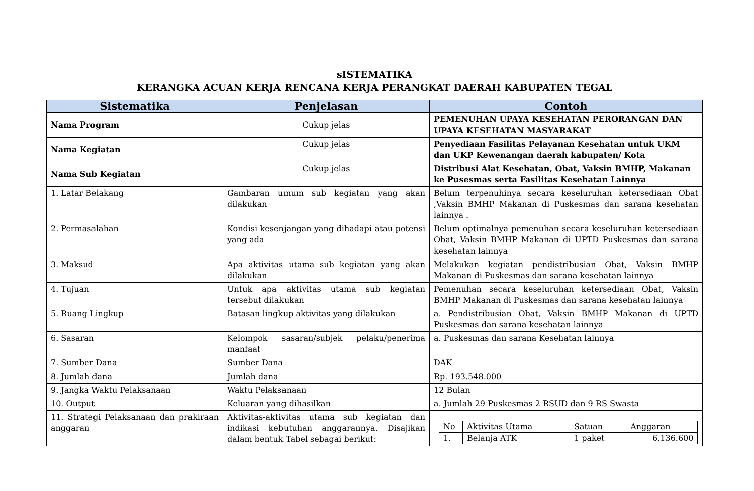sISTEMATIKA
KERANGKA ACUAN KERJA RENCANA KERJA PERANGKAT DAERAH KABUPATEN TEGAL
| Sistematika | Penjelasan | Contoh |
| --- | --- | --- |
| Nama Program | Cukup jelas | PEMENUHAN UPAYA KESEHATAN PERORANGAN DAN UPAYA KESEHATAN MASYARAKAT |
| Nama Kegiatan | Cukup jelas | Penyediaan Fasilitas Pelayanan Kesehatan untuk UKM dan UKP Kewenangan daerah kabupaten/ Kota |
| Nama Sub Kegiatan | Cukup jelas | Distribusi Alat Kesehatan, Obat, Vaksin BMHP, Makanan ke Pusesmas serta Fasilitas Kesehatan Lainnya |
| 1. Latar Belakang | Gambaran umum sub kegiatan yang akan dilakukan | Belum terpenuhinya secara keseluruhan ketersediaan Obat ,Vaksin BMHP Makanan di Puskesmas dan sarana kesehatan lainnya . |
| 2. Permasalahan | Kondisi kesenjangan yang dihadapi atau potensi yang ada | Belum optimalnya pemenuhan secara keseluruhan ketersediaan Obat, Vaksin BMHP Makanan di UPTD Puskesmas dan sarana kesehatan lainnya |
| 3. Maksud | Apa aktivitas utama sub kegiatan yang akan dilakukan | Melakukan kegiatan pendistribusian Obat, Vaksin BMHP Makanan di Puskesmas dan sarana kesehatan lainnya |
| 4. Tujuan | Untuk apa aktivitas utama sub kegiatan tersebut dilakukan | Pemenuhan secara keseluruhan ketersediaan Obat, Vaksin BMHP Makanan di Puskesmas dan sarana kesehatan lainnya |
| 5. Ruang Lingkup | Batasan lingkup aktivitas yang dilakukan | a. Pendistribusian Obat, Vaksin BMHP Makanan di UPTD Puskesmas dan sarana kesehatan lainnya |
| 6. Sasaran | Kelompok sasaran/subjek pelaku/penerima manfaat | a. Puskesmas dan sarana Kesehatan lainnya |
| 7. Sumber Dana | Sumber Dana | DAK |
| 8. Jumlah dana | Jumlah dana | Rp. 193.548.000 |
| 9. Jangka Waktu Pelaksanaan | Waktu Pelaksanaan | 12 Bulan |
| 10. Output | Keluaran yang dihasilkan | a. Jumlah 29 Puskesmas 2 RSUD dan 9 RS Swasta |
| 11. Strategi Pelaksanaan dan prakiraan anggaran | Aktivitas-aktivitas utama sub kegiatan dan indikasi kebutuhan anggarannya. Disajikan dalam bentuk Tabel sebagai berikut: | / No / Aktivitas Utama / Satuan / Anggaran / / 1. / Belanja ATK / 1 paket / 6.136.600 / |